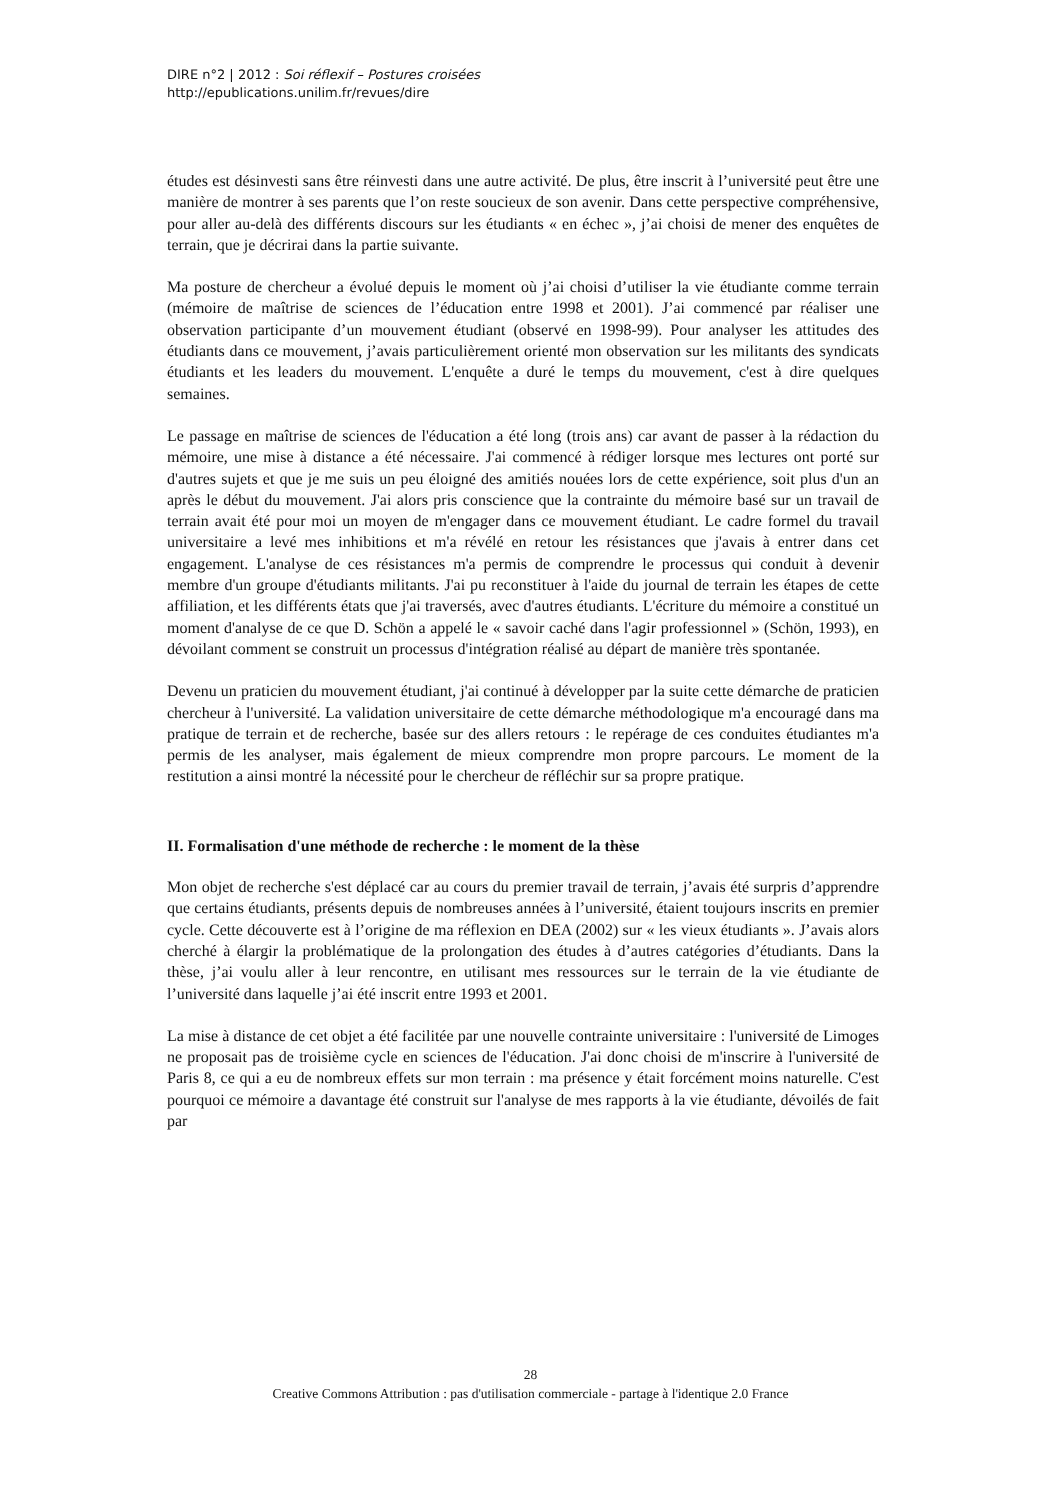DIRE n°2 | 2012 : Soi réflexif – Postures croisées
http://epublications.unilim.fr/revues/dire
études est désinvesti sans être réinvesti dans une autre activité. De plus, être inscrit à l’université peut être une manière de montrer à ses parents que l’on reste soucieux de son avenir. Dans cette perspective compréhensive, pour aller au-delà des différents discours sur les étudiants « en échec », j’ai choisi de mener des enquêtes de terrain, que je décrirai dans la partie suivante.
Ma posture de chercheur a évolué depuis le moment où j’ai choisi d’utiliser la vie étudiante comme terrain (mémoire de maîtrise de sciences de l’éducation entre 1998 et 2001). J’ai commencé par réaliser une observation participante d’un mouvement étudiant (observé en 1998-99). Pour analyser les attitudes des étudiants dans ce mouvement, j’avais particulièrement orienté mon observation sur les militants des syndicats étudiants et les leaders du mouvement. L'enquête a duré le temps du mouvement, c'est à dire quelques semaines.
Le passage en maîtrise de sciences de l'éducation a été long (trois ans) car avant de passer à la rédaction du mémoire, une mise à distance a été nécessaire. J'ai commencé à rédiger lorsque mes lectures ont porté sur d'autres sujets et que je me suis un peu éloigné des amitiés nouées lors de cette expérience, soit plus d'un an après le début du mouvement. J'ai alors pris conscience que la contrainte du mémoire basé sur un travail de terrain avait été pour moi un moyen de m'engager dans ce mouvement étudiant. Le cadre formel du travail universitaire a levé mes inhibitions et m'a révélé en retour les résistances que j'avais à entrer dans cet engagement. L'analyse de ces résistances m'a permis de comprendre le processus qui conduit à devenir membre d'un groupe d'étudiants militants. J'ai pu reconstituer à l'aide du journal de terrain les étapes de cette affiliation, et les différents états que j'ai traversés, avec d'autres étudiants. L'écriture du mémoire a constitué un moment d'analyse de ce que D. Schön a appelé le « savoir caché dans l'agir professionnel » (Schön, 1993), en dévoilant comment se construit un processus d'intégration réalisé au départ de manière très spontanée.
Devenu un praticien du mouvement étudiant, j'ai continué à développer par la suite cette démarche de praticien chercheur à l'université. La validation universitaire de cette démarche méthodologique m'a encouragé dans ma pratique de terrain et de recherche, basée sur des allers retours : le repérage de ces conduites étudiantes m'a permis de les analyser, mais également de mieux comprendre mon propre parcours. Le moment de la restitution a ainsi montré la nécessité pour le chercheur de réfléchir sur sa propre pratique.
II. Formalisation d'une méthode de recherche : le moment de la thèse
Mon objet de recherche s'est déplacé car au cours du premier travail de terrain, j’avais été surpris d’apprendre que certains étudiants, présents depuis de nombreuses années à l’université, étaient toujours inscrits en premier cycle. Cette découverte est à l’origine de ma réflexion en DEA (2002) sur « les vieux étudiants ». J’avais alors cherché à élargir la problématique de la prolongation des études à d’autres catégories d’étudiants. Dans la thèse, j’ai voulu aller à leur rencontre, en utilisant mes ressources sur le terrain de la vie étudiante de l’université dans laquelle j’ai été inscrit entre 1993 et 2001.
La mise à distance de cet objet a été facilitée par une nouvelle contrainte universitaire : l'université de Limoges ne proposait pas de troisième cycle en sciences de l'éducation. J'ai donc choisi de m'inscrire à l'université de Paris 8, ce qui a eu de nombreux effets sur mon terrain : ma présence y était forcément moins naturelle. C'est pourquoi ce mémoire a davantage été construit sur l'analyse de mes rapports à la vie étudiante, dévoilés de fait par
28
Creative Commons Attribution : pas d'utilisation commerciale - partage à l'identique 2.0 France